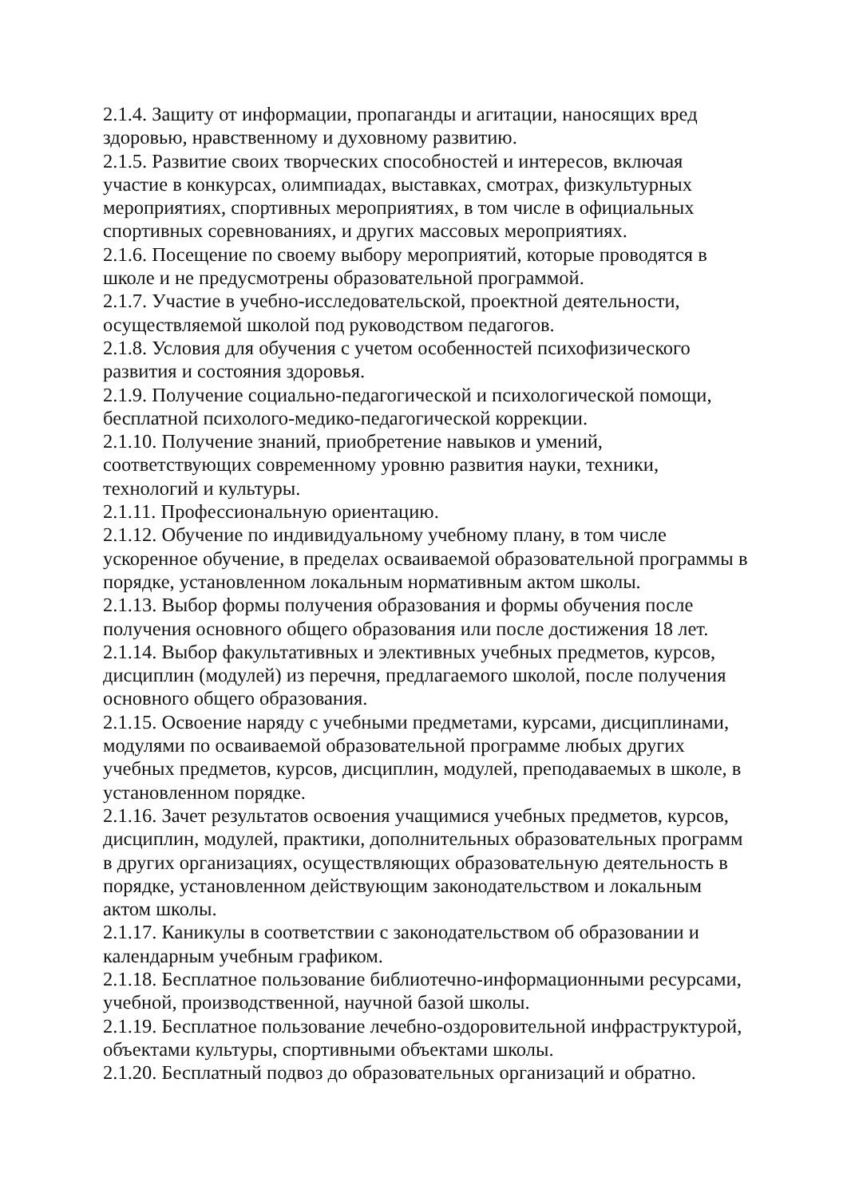2.1.4. Защиту от информации, пропаганды и агитации, наносящих вред здоровью, нравственному и духовному развитию.
2.1.5. Развитие своих творческих способностей и интересов, включая участие в конкурсах, олимпиадах, выставках, смотрах, физкультурных мероприятиях, спортивных мероприятиях, в том числе в официальных спортивных соревнованиях, и других массовых мероприятиях.
2.1.6. Посещение по своему выбору мероприятий, которые проводятся в школе и не предусмотрены образовательной программой.
2.1.7. Участие в учебно-исследовательской, проектной деятельности, осуществляемой школой под руководством педагогов.
2.1.8. Условия для обучения с учетом особенностей психофизического развития и состояния здоровья.
2.1.9. Получение социально-педагогической и психологической помощи, бесплатной психолого-медико-педагогической коррекции.
2.1.10. Получение знаний, приобретение навыков и умений, соответствующих современному уровню развития науки, техники, технологий и культуры.
2.1.11. Профессиональную ориентацию.
2.1.12. Обучение по индивидуальному учебному плану, в том числе ускоренное обучение, в пределах осваиваемой образовательной программы в порядке, установленном локальным нормативным актом школы.
2.1.13. Выбор формы получения образования и формы обучения после получения основного общего образования или после достижения 18 лет.
2.1.14. Выбор факультативных и элективных учебных предметов, курсов, дисциплин (модулей) из перечня, предлагаемого школой, после получения основного общего образования.
2.1.15. Освоение наряду с учебными предметами, курсами, дисциплинами, модулями по осваиваемой образовательной программе любых других учебных предметов, курсов, дисциплин, модулей, преподаваемых в школе, в установленном порядке.
2.1.16. Зачет результатов освоения учащимися учебных предметов, курсов, дисциплин, модулей, практики, дополнительных образовательных программ в других организациях, осуществляющих образовательную деятельность в порядке, установленном действующим законодательством и локальным актом школы.
2.1.17. Каникулы в соответствии с законодательством об образовании и календарным учебным графиком.
2.1.18. Бесплатное пользование библиотечно-информационными ресурсами, учебной, производственной, научной базой школы.
2.1.19. Бесплатное пользование лечебно-оздоровительной инфраструктурой, объектами культуры, спортивными объектами школы.
2.1.20. Бесплатный подвоз до образовательных организаций и обратно.